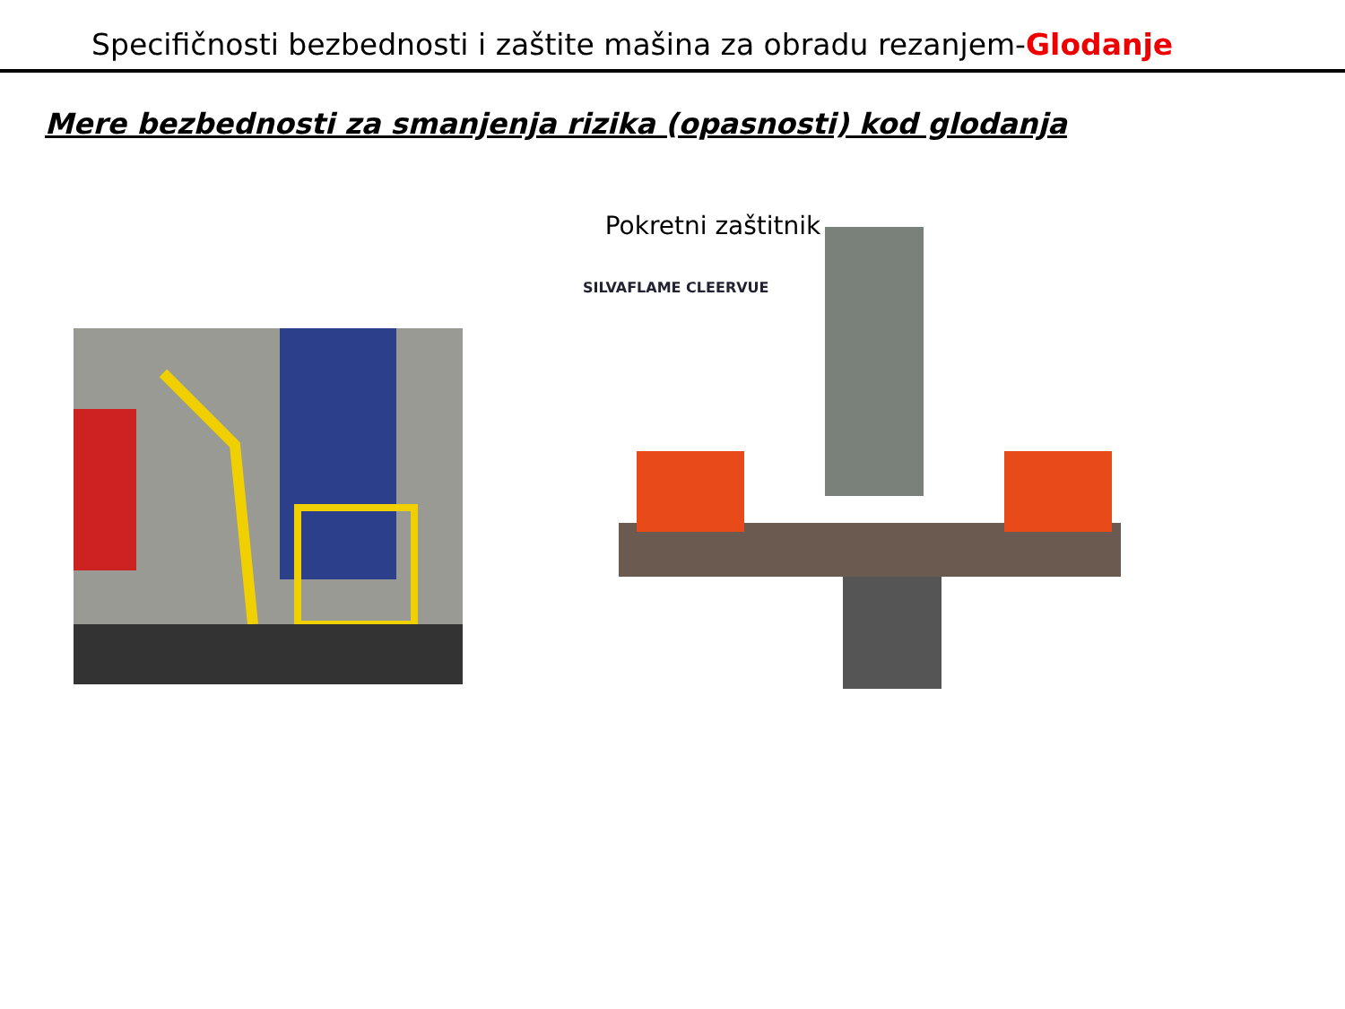Specifičnosti bezbednosti i zaštite mašina za obradu rezanjem-Glodanje
Mere bezbednosti za smanjenja rizika (opasnosti) kod glodanja
Pokretni zaštitnik
SILVAFLAME CLEERVUE